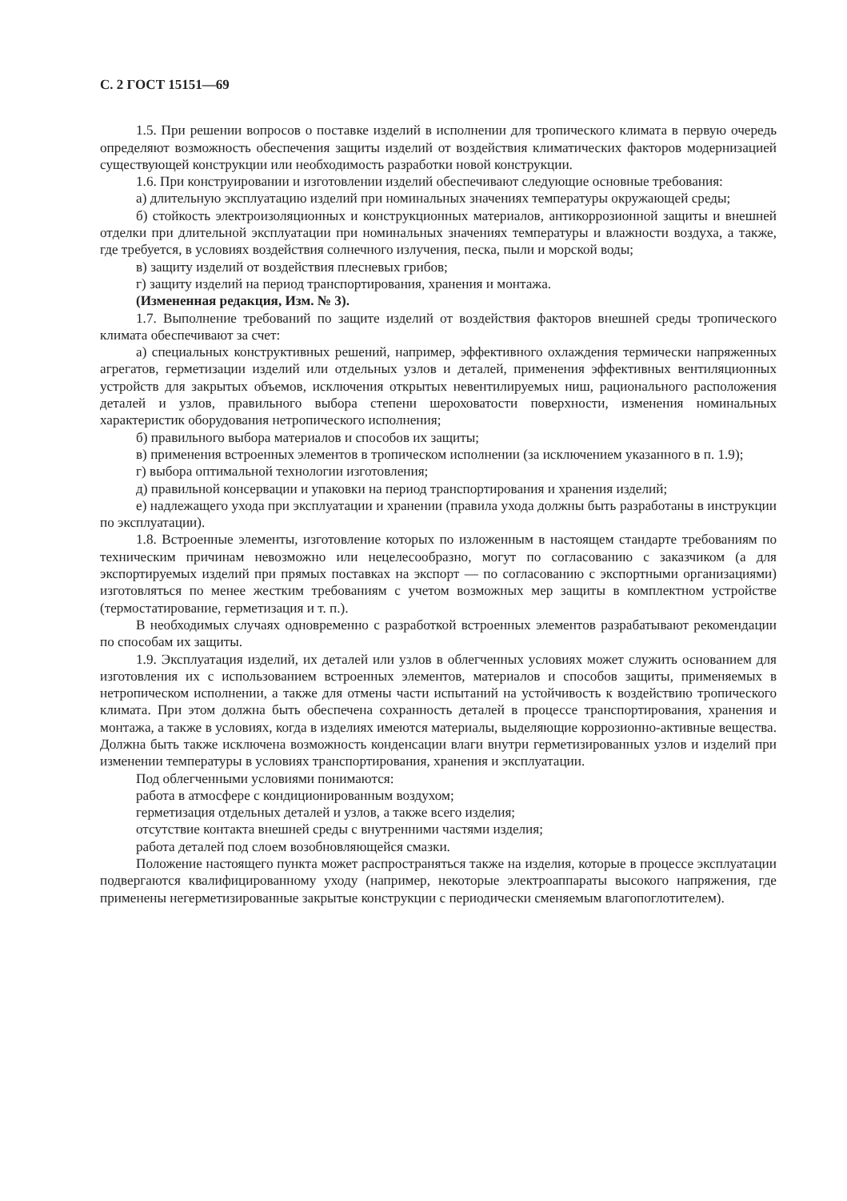С. 2 ГОСТ 15151—69
1.5. При решении вопросов о поставке изделий в исполнении для тропического климата в первую очередь определяют возможность обеспечения защиты изделий от воздействия климатических факторов модернизацией существующей конструкции или необходимость разработки новой конструкции.
1.6. При конструировании и изготовлении изделий обеспечивают следующие основные требования:
а) длительную эксплуатацию изделий при номинальных значениях температуры окружающей среды;
б) стойкость электроизоляционных и конструкционных материалов, антикоррозионной защиты и внешней отделки при длительной эксплуатации при номинальных значениях температуры и влажности воздуха, а также, где требуется, в условиях воздействия солнечного излучения, песка, пыли и морской воды;
в) защиту изделий от воздействия плесневых грибов;
г) защиту изделий на период транспортирования, хранения и монтажа.
(Измененная редакция, Изм. № 3).
1.7. Выполнение требований по защите изделий от воздействия факторов внешней среды тропического климата обеспечивают за счет:
а) специальных конструктивных решений, например, эффективного охлаждения термически напряженных агрегатов, герметизации изделий или отдельных узлов и деталей, применения эффективных вентиляционных устройств для закрытых объемов, исключения открытых невентилируемых ниш, рационального расположения деталей и узлов, правильного выбора степени шероховатости поверхности, изменения номинальных характеристик оборудования нетропического исполнения;
б) правильного выбора материалов и способов их защиты;
в) применения встроенных элементов в тропическом исполнении (за исключением указанного в п. 1.9);
г) выбора оптимальной технологии изготовления;
д) правильной консервации и упаковки на период транспортирования и хранения изделий;
е) надлежащего ухода при эксплуатации и хранении (правила ухода должны быть разработаны в инструкции по эксплуатации).
1.8. Встроенные элементы, изготовление которых по изложенным в настоящем стандарте требованиям по техническим причинам невозможно или нецелесообразно, могут по согласованию с заказчиком (а для экспортируемых изделий при прямых поставках на экспорт — по согласованию с экспортными организациями) изготовляться по менее жестким требованиям с учетом возможных мер защиты в комплектном устройстве (термостатирование, герметизация и т. п.).
В необходимых случаях одновременно с разработкой встроенных элементов разрабатывают рекомендации по способам их защиты.
1.9. Эксплуатация изделий, их деталей или узлов в облегченных условиях может служить основанием для изготовления их с использованием встроенных элементов, материалов и способов защиты, применяемых в нетропическом исполнении, а также для отмены части испытаний на устойчивость к воздействию тропического климата. При этом должна быть обеспечена сохранность деталей в процессе транспортирования, хранения и монтажа, а также в условиях, когда в изделиях имеются материалы, выделяющие коррозионно-активные вещества. Должна быть также исключена возможность конденсации влаги внутри герметизированных узлов и изделий при изменении температуры в условиях транспортирования, хранения и эксплуатации.
Под облегченными условиями понимаются:
работа в атмосфере с кондиционированным воздухом;
герметизация отдельных деталей и узлов, а также всего изделия;
отсутствие контакта внешней среды с внутренними частями изделия;
работа деталей под слоем возобновляющейся смазки.
Положение настоящего пункта может распространяться также на изделия, которые в процессе эксплуатации подвергаются квалифицированному уходу (например, некоторые электроаппараты высокого напряжения, где применены негерметизированные закрытые конструкции с периодически сменяемым влагопоглотителем).